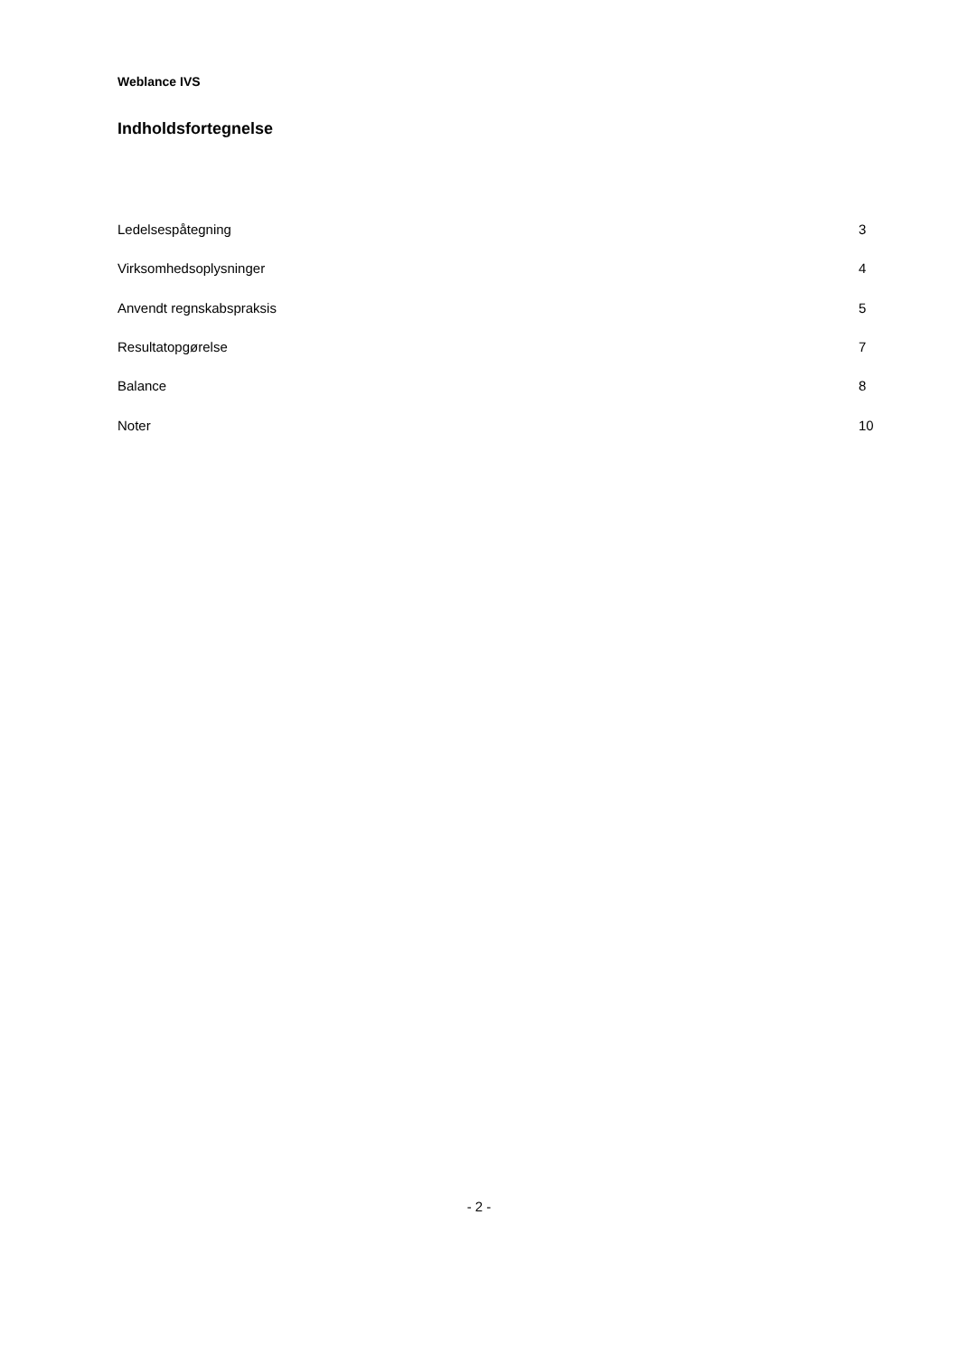Weblance IVS
Indholdsfortegnelse
| Ledelsespåtegning | 3 |
| Virksomhedsoplysninger | 4 |
| Anvendt regnskabspraksis | 5 |
| Resultatopgørelse | 7 |
| Balance | 8 |
| Noter | 10 |
- 2 -